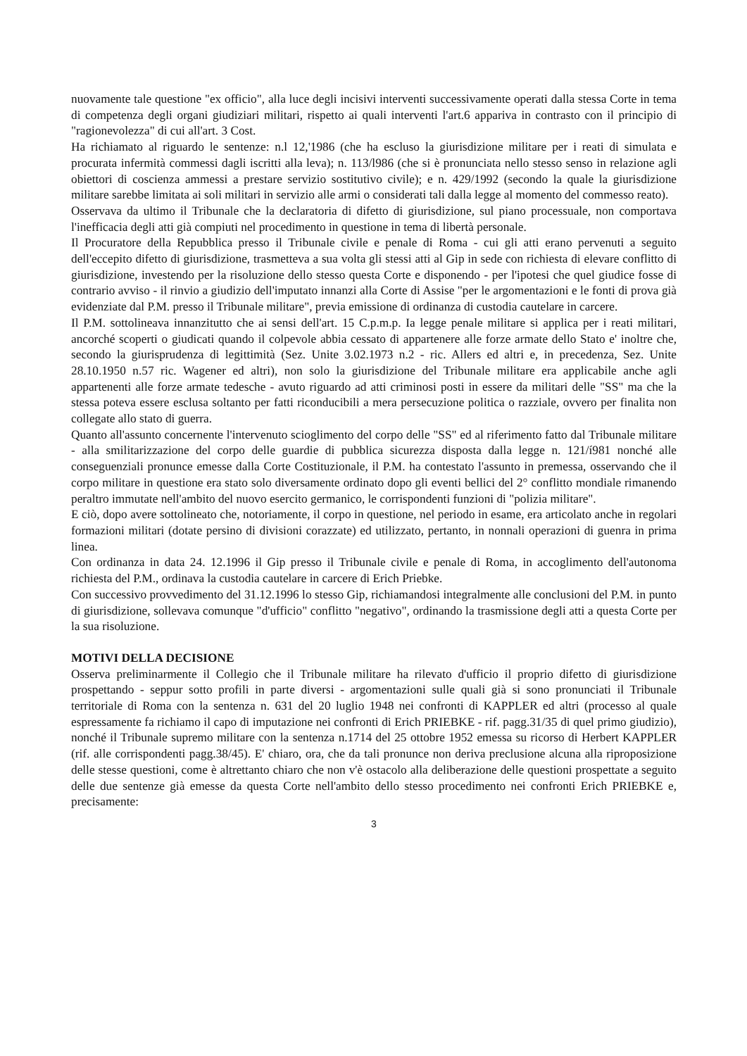nuovamente tale questione "ex officio", alla luce degli incisivi interventi successivamente operati dalla stessa Corte in tema di competenza degli organi giudiziari militari, rispetto ai quali interventi l'art.6 appariva in contrasto con il principio di "ragionevolezza" di cui all'art. 3 Cost.
Ha richiamato al riguardo le sentenze: n.l 12,'1986 (che ha escluso la giurisdizione militare per i reati di simulata e procurata infermità commessi dagli iscritti alla leva); n. 113/l986 (che si è pronunciata nello stesso senso in relazione agli obiettori di coscienza ammessi a prestare servizio sostitutivo civile); e n. 429/1992 (secondo la quale la giurisdizione militare sarebbe limitata ai soli militari in servizio alle armi o considerati tali dalla legge al momento del commesso reato).
Osservava da ultimo il Tribunale che la declaratoria di difetto di giurisdizione, sul piano processuale, non comportava l'inefficacia degli atti già compiuti nel procedimento in questione in tema di libertà personale.
Il Procuratore della Repubblica presso il Tribunale civile e penale di Roma - cui gli atti erano pervenuti a seguito dell'eccepito difetto di giurisdizione, trasmetteva a sua volta gli stessi atti al Gip in sede con richiesta di elevare conflitto di giurisdizione, investendo per la risoluzione dello stesso questa Corte e disponendo - per l'ipotesi che quel giudice fosse di contrario avviso - il rinvio a giudizio dell'imputato innanzi alla Corte di Assise "per le argomentazioni e le fonti di prova già evidenziate dal P.M. presso il Tribunale militare", previa emissione di ordinanza di custodia cautelare in carcere.
Il P.M. sottolineava innanzitutto che ai sensi dell'art. 15 C.p.m.p. Ia legge penale militare si applica per i reati militari, ancorché scoperti o giudicati quando il colpevole abbia cessato di appartenere alle forze armate dello Stato e' inoltre che, secondo la giurisprudenza di legittimità (Sez. Unite 3.02.1973 n.2 - ric. Allers ed altri e, in precedenza, Sez. Unite 28.10.1950 n.57 ric. Wagener ed altri), non solo la giurisdizione del Tribunale militare era applicabile anche agli appartenenti alle forze armate tedesche - avuto riguardo ad atti criminosi posti in essere da militari delle "SS" ma che la stessa poteva essere esclusa soltanto per fatti riconducibili a mera persecuzione politica o razziale, ovvero per finalita non collegate allo stato di guerra.
Quanto all'assunto concernente l'intervenuto scioglimento del corpo delle "SS" ed al riferimento fatto dal Tribunale militare - alla smilitarizzazione del corpo delle guardie di pubblica sicurezza disposta dalla legge n. 121/í981 nonché alle conseguenziali pronunce emesse dalla Corte Costituzionale, il P.M. ha contestato l'assunto in premessa, osservando che il corpo militare in questione era stato solo diversamente ordinato dopo gli eventi bellici del 2° conflitto mondiale rimanendo peraltro immutate nell'ambito del nuovo esercito germanico, le corrispondenti funzioni di "polizia militare".
E ciò, dopo avere sottolineato che, notoriamente, il corpo in questione, nel periodo in esame, era articolato anche in regolari formazioni militari (dotate persino di divisioni corazzate) ed utilizzato, pertanto, in nonnali operazioni di guenra in prima linea.
Con ordinanza in data 24. 12.1996 il Gip presso il Tribunale civile e penale di Roma, in accoglimento dell'autonoma richiesta del P.M., ordinava la custodia cautelare in carcere di Erich Priebke.
Con successivo provvedimento del 31.12.1996 lo stesso Gip, richiamandosi integralmente alle conclusioni del P.M. in punto di giurisdizione, sollevava comunque "d'ufficio" conflitto "negativo", ordinando la trasmissione degli atti a questa Corte per la sua risoluzione.
MOTIVI DELLA DECISIONE
Osserva preliminarmente il Collegio che il Tribunale militare ha rilevato d'ufficio il proprio difetto di giurisdizione prospettando - seppur sotto profili in parte diversi - argomentazioni sulle quali già si sono pronunciati il Tribunale territoriale di Roma con la sentenza n. 631 del 20 luglio 1948 nei confronti di KAPPLER ed altri (processo al quale espressamente fa richiamo il capo di imputazione nei confronti di Erich PRIEBKE - rif. pagg.31/35 di quel primo giudizio), nonché il Tribunale supremo militare con la sentenza n.1714 del 25 ottobre 1952 emessa su ricorso di Herbert KAPPLER (rif. alle corrispondenti pagg.38/45). E' chiaro, ora, che da tali pronunce non deriva preclusione alcuna alla riproposizione delle stesse questioni, come è altrettanto chiaro che non v'è ostacolo alla deliberazione delle questioni prospettate a seguito delle due sentenze già emesse da questa Corte nell'ambito dello stesso procedimento nei confronti Erich PRIEBKE e, precisamente:
3